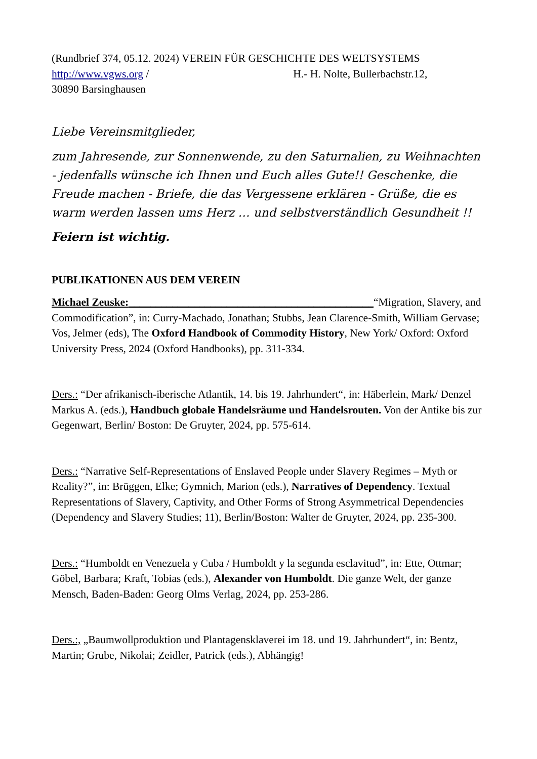(Rundbrief 374, 05.12. 2024) VEREIN FÜR GESCHICHTE DES WELTSYSTEMS
http://www.vgws.org / H.- H. Nolte, Bullerbachstr.12,
30890 Barsinghausen
Liebe Vereinsmitglieder,
zum Jahresende, zur Sonnenwende, zu den Saturnalien, zu Weihnachten - jedenfalls wünsche ich Ihnen und Euch alles Gute!! Geschenke, die Freude machen - Briefe, die das Vergessene erklären - Grüße, die es warm werden lassen ums Herz … und selbstverständlich Gesundheit !!
Feiern ist wichtig.
PUBLIKATIONEN AUS DEM VEREIN
Michael Zeuske:_____________________________________________“Migration, Slavery, and Commodification”, in: Curry-Machado, Jonathan; Stubbs, Jean Clarence-Smith, William Gervase; Vos, Jelmer (eds), The Oxford Handbook of Commodity History, New York/ Oxford: Oxford University Press, 2024 (Oxford Handbooks), pp. 311-334.
Ders.: “Der afrikanisch-iberische Atlantik, 14. bis 19. Jahrhundert“, in: Häberlein, Mark/ Denzel Markus A. (eds.), Handbuch globale Handelsräume und Handelsrouten. Von der Antike bis zur Gegenwart, Berlin/ Boston: De Gruyter, 2024, pp. 575-614.
Ders.: “Narrative Self-Representations of Enslaved People under Slavery Regimes – Myth or Reality?”, in: Brüggen, Elke; Gymnich, Marion (eds.), Narratives of Dependency. Textual Representations of Slavery, Captivity, and Other Forms of Strong Asymmetrical Dependencies (Dependency and Slavery Studies; 11), Berlin/Boston: Walter de Gruyter, 2024, pp. 235-300.
Ders.: “Humboldt en Venezuela y Cuba / Humboldt y la segunda esclavitud”, in: Ette, Ottmar; Göbel, Barbara; Kraft, Tobias (eds.), Alexander von Humboldt. Die ganze Welt, der ganze Mensch, Baden-Baden: Georg Olms Verlag, 2024, pp. 253-286.
Ders.:, „Baumwollproduktion und Plantagensklaverei im 18. und 19. Jahrhundert“, in: Bentz, Martin; Grube, Nikolai; Zeidler, Patrick (eds.), Abhängig!